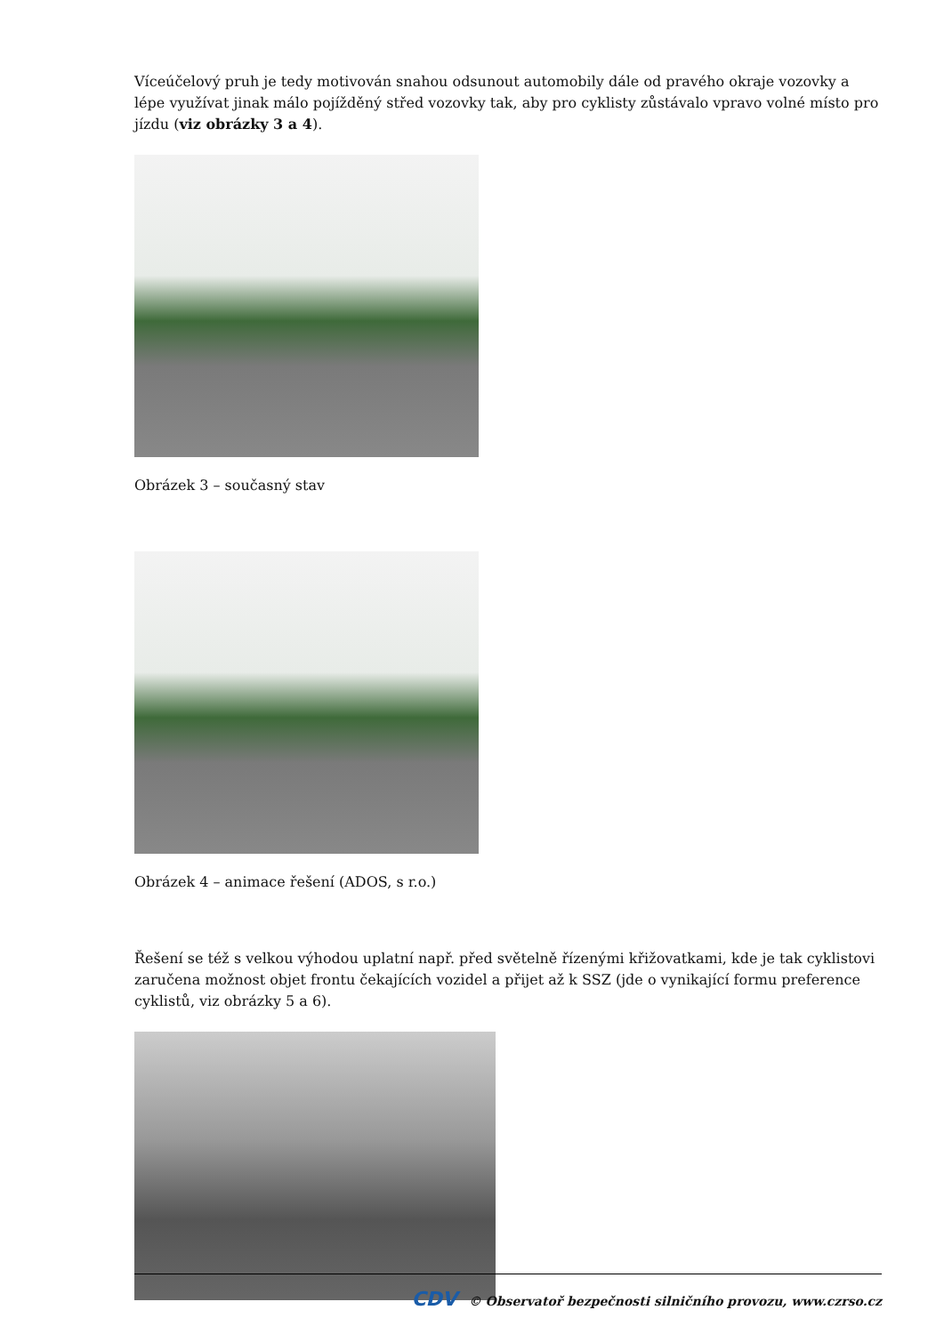Víceúčelový pruh je tedy motivován snahou odsunout automobily dále od pravého okraje vozovky a lépe využívat jinak málo pojížděný střed vozovky tak, aby pro cyklisty zůstávalo vpravo volné místo pro jízdu (viz obrázky 3 a 4).
Obrázek 3 – současný stav
Obrázek 4 – animace řešení (ADOS, s r.o.)
Řešení se též s velkou výhodou uplatní např. před světelně řízenými křižovatkami, kde je tak cyklistovi zaručena možnost objet frontu čekajících vozidel a přijet až k SSZ (jde o vynikající formu preference cyklistů, viz obrázky 5 a 6).
CDV © Observatoř bezpečnosti silničního provozu, www.czrso.cz